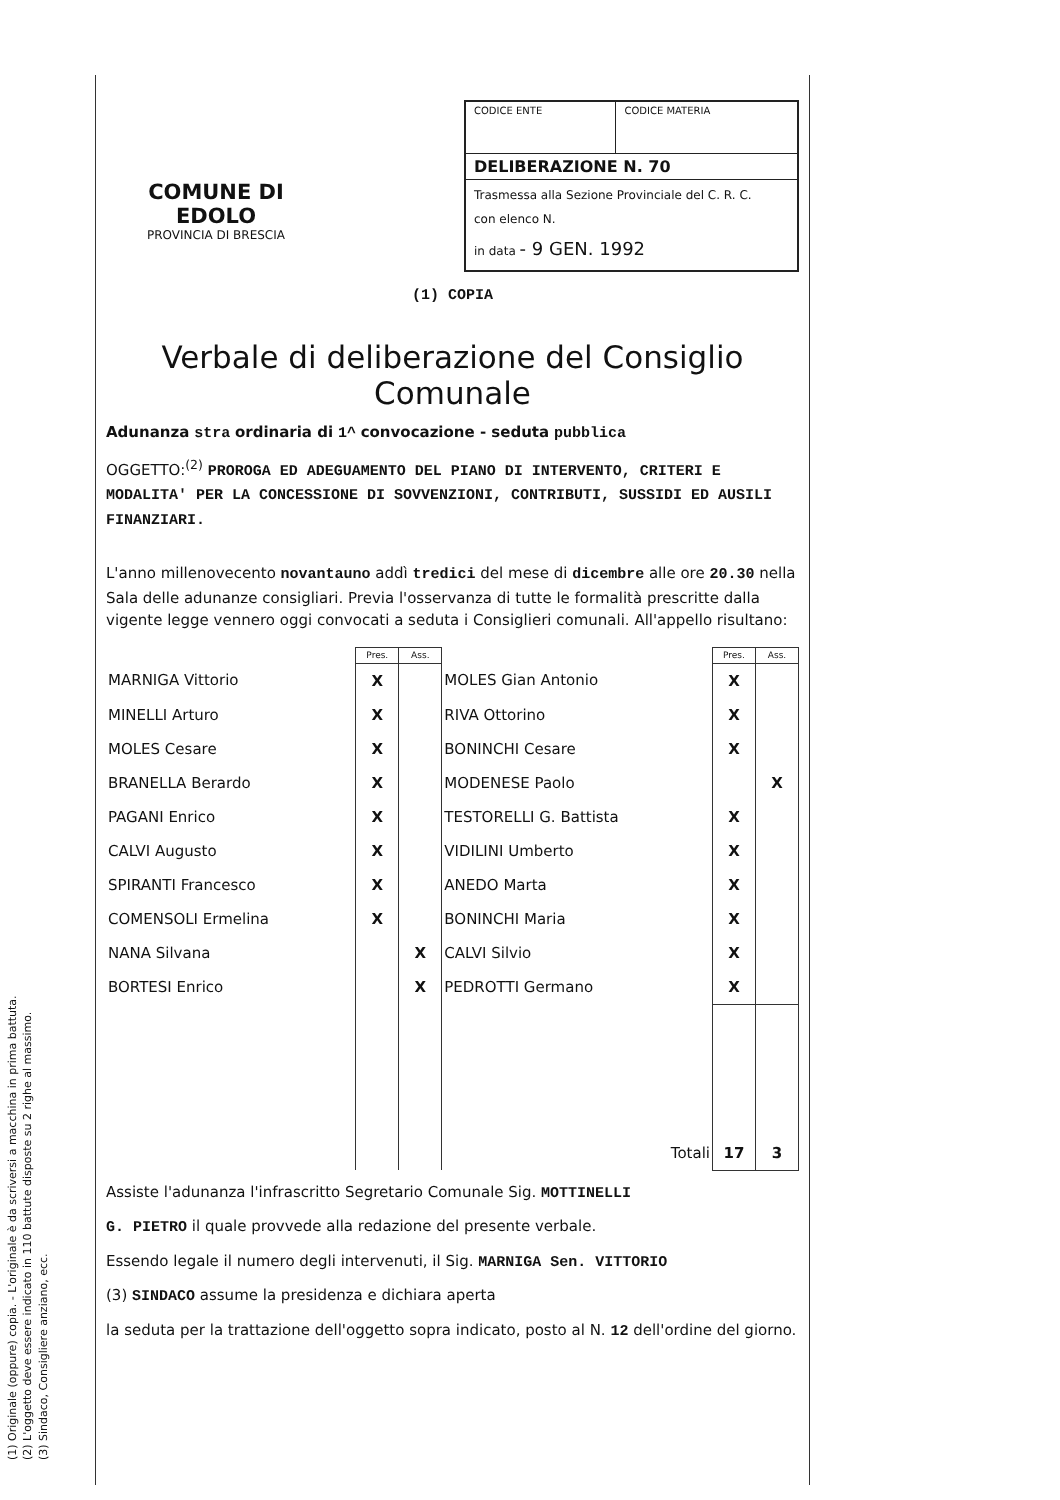COMUNE DI EDOLO
PROVINCIA DI BRESCIA
| CODICE ENTE | CODICE MATERIA |
| DELIBERAZIONE N. 70 | |
| Trasmessa alla Sezione Provinciale del C. R. C. con elenco N. in data - 9 GEN. 1992 | |
(1) COPIA
Verbale di deliberazione del Consiglio Comunale
Adunanza stra ordinaria di 1^ convocazione - seduta pubblica
OGGETTO:<sup>(2)</sup> PROROGA ED ADEGUAMENTO DEL PIANO DI INTERVENTO, CRITERI E MODALITA' PER LA CONCESSIONE DI SOVVENZIONI, CONTRIBUTI, SUSSIDI ED AUSILI FINANZIARI.
L'anno millenovecento novantauno addì tredici del mese di dicembre alle ore 20.30 nella Sala delle adunanze consigliari. Previa l'osservanza di tutte le formalità prescritte dalla vigente legge vennero oggi convocati a seduta i Consiglieri comunali. All'appello risultano:
| | Pres. | Ass. | | Pres. | Ass. |
| MARNIGA Vittorio | X | | MOLES Gian Antonio | X | |
| MINELLI Arturo | X | | RIVA Ottorino | X | |
| MOLES Cesare | X | | BONINCHI Cesare | X | |
| BRANELLA Berardo | X | | MODENESE Paolo | | X |
| PAGANI Enrico | X | | TESTORELLI G. Battista | X | |
| CALVI Augusto | X | | VIDILINI Umberto | X | |
| SPIRANTI Francesco | X | | ANEDO Marta | X | |
| COMENSOLI Ermelina | X | | BONINCHI Maria | X | |
| NANA Silvana | | X | CALVI Silvio | X | |
| BORTESI Enrico | | X | PEDROTTI Germano | X | |
| | | | Totali | 17 | 3 |
Assiste l'adunanza l'infrascritto Segretario Comunale Sig. MOTTINELLI
G. PIETRO il quale provvede alla redazione del presente verbale.
Essendo legale il numero degli intervenuti, il Sig. MARNIGA Sen. VITTORIO
(3) SINDACO assume la presidenza e dichiara aperta
la seduta per la trattazione dell'oggetto sopra indicato, posto al N. 12 dell'ordine del giorno.
(1) Originale (oppure) copia. - L'originale è da scriversi a macchina in prima battuta.
(2) L'oggetto deve essere indicato in 110 battute disposte su 2 righe al massimo.
(3) Sindaco, Consigliere anziano, ecc.